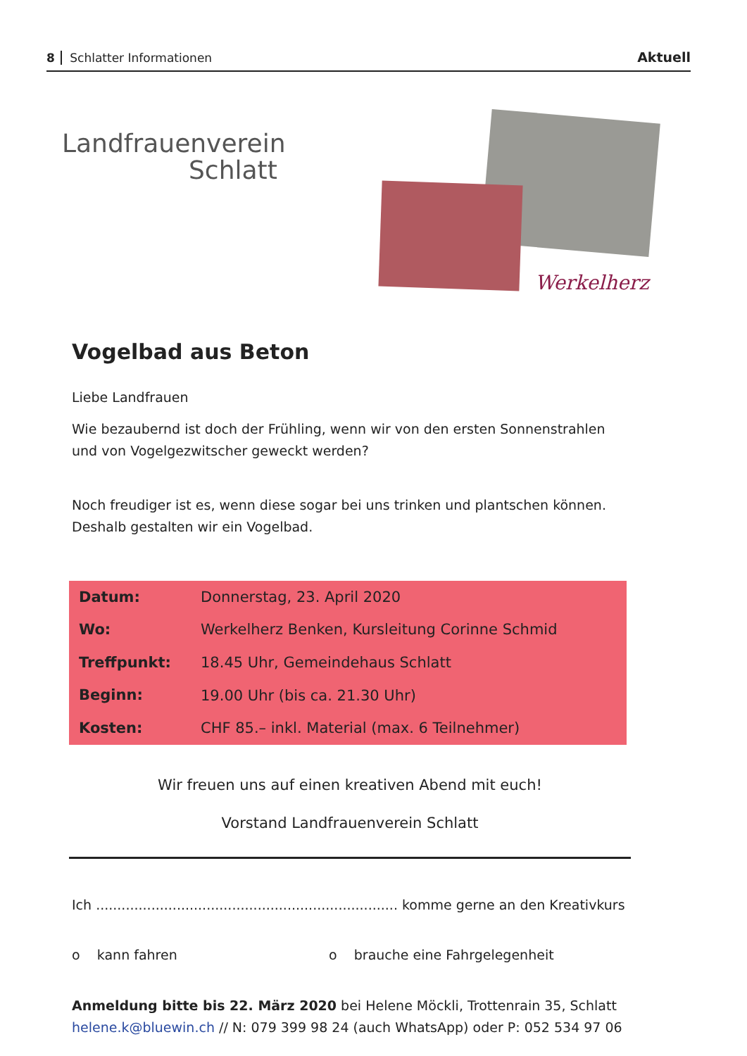8 Schlatter Informationen
Aktuell
Landfrauenverein
Schlatt
Werkelherz
Vogelbad aus Beton
Liebe Landfrauen
Wie bezaubernd ist doch der Frühling, wenn wir von den ersten Sonnenstrahlen und von Vogelgezwitscher geweckt werden?
Noch freudiger ist es, wenn diese sogar bei uns trinken und plantschen können. Deshalb gestalten wir ein Vogelbad.
| Datum: | Donnerstag, 23. April 2020 |
| Wo: | Werkelherz Benken, Kursleitung Corinne Schmid |
| Treffpunkt: | 18.45 Uhr, Gemeindehaus Schlatt |
| Beginn: | 19.00 Uhr (bis ca. 21.30 Uhr) |
| Kosten: | CHF 85.– inkl. Material (max. 6 Teilnehmer) |
Wir freuen uns auf einen kreativen Abend mit euch!
Vorstand Landfrauenverein Schlatt
Ich ....................................................................... komme gerne an den Kreativkurs
o kann fahren o brauche eine Fahrgelegenheit
Anmeldung bitte bis 22. März 2020 bei Helene Möckli, Trottenrain 35, Schlatt
helene.k@bluewin.ch // N: 079 399 98 24 (auch WhatsApp) oder P: 052 534 97 06